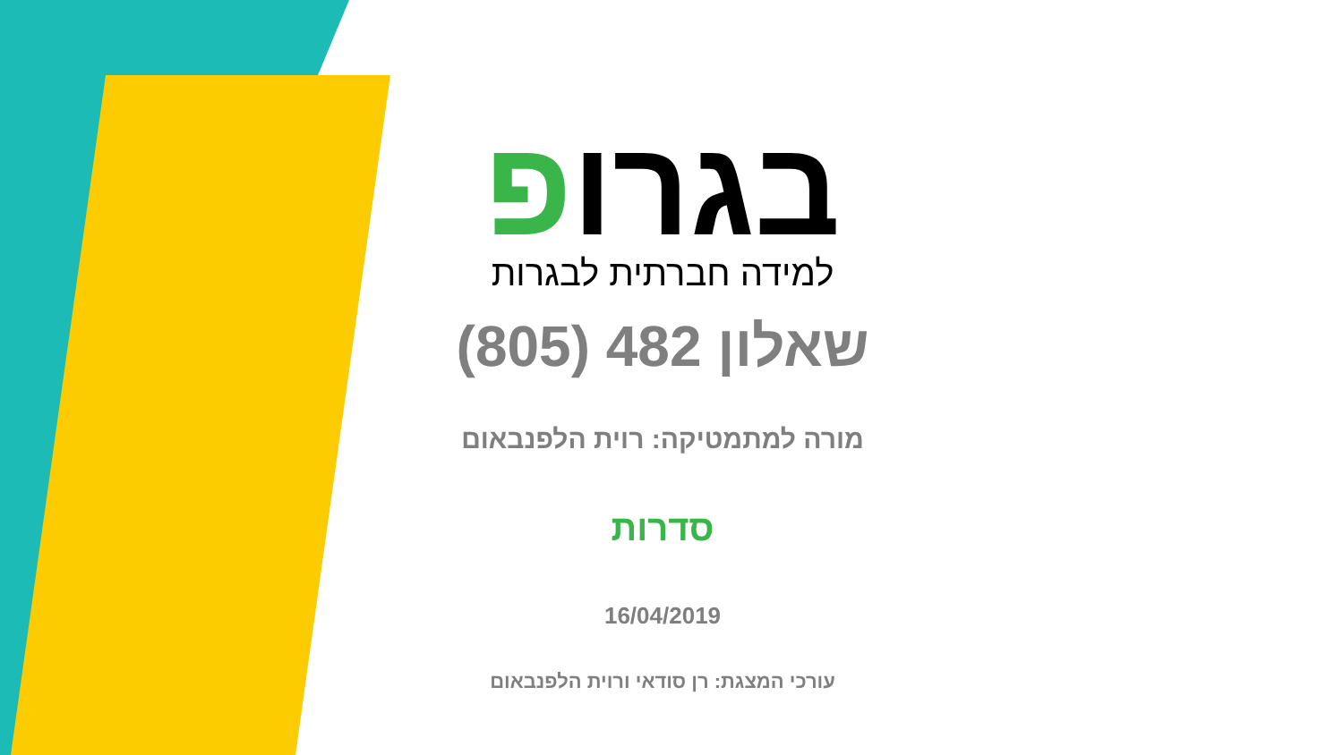בגרופ
למידה חברתית לבגרות
שאלון 482 (805)
מורה למתמטיקה: רוית הלפנבאום
סדרות
16/04/2019
עורכי המצגת: רן סודאי ורוית הלפנבאום